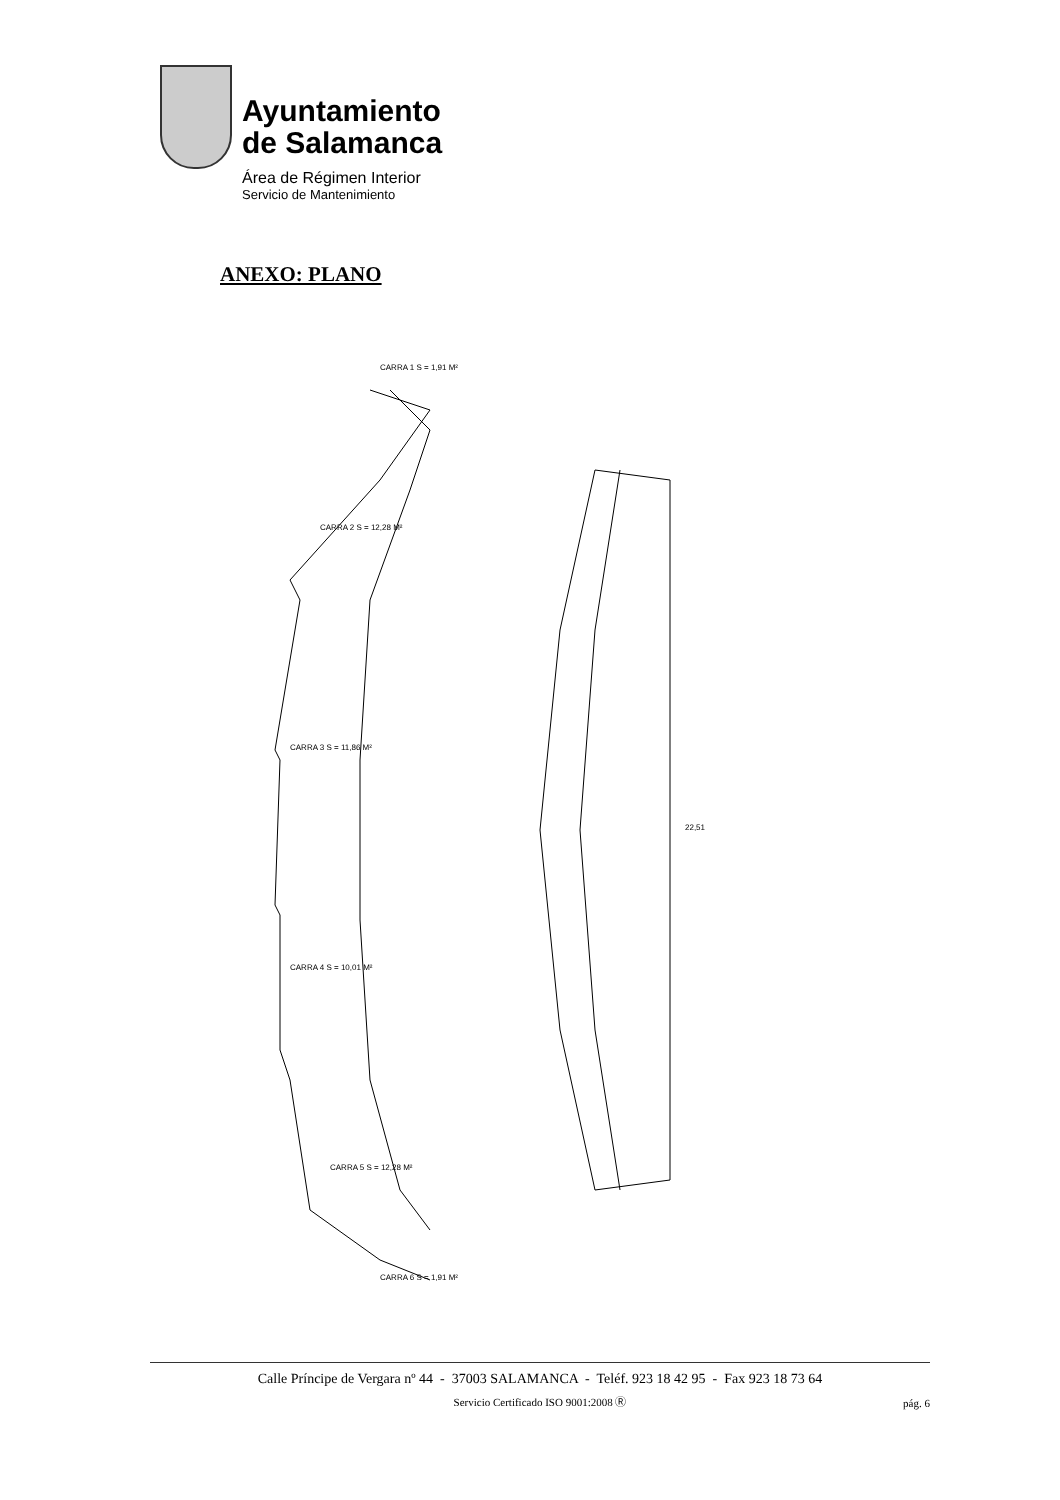Ayuntamiento
de Salamanca
Área de Régimen Interior
Servicio de Mantenimiento
ANEXO: PLANO
22,51
CARRA 2 S = 12,28 M²
CARRA 3 S = 11,86 M²
CARRA 4 S = 10,01 M²
CARRA 5 S = 12,28 M²
CARRA 1 S = 1,91 M²
CARRA 6 S = 1,91 M²
Calle Príncipe de Vergara nº 44 - 37003 SALAMANCA - Teléf. 923 18 42 95 - Fax 923 18 73 64
Servicio Certificado ISO 9001:2008 Ⓡ
pág. 6